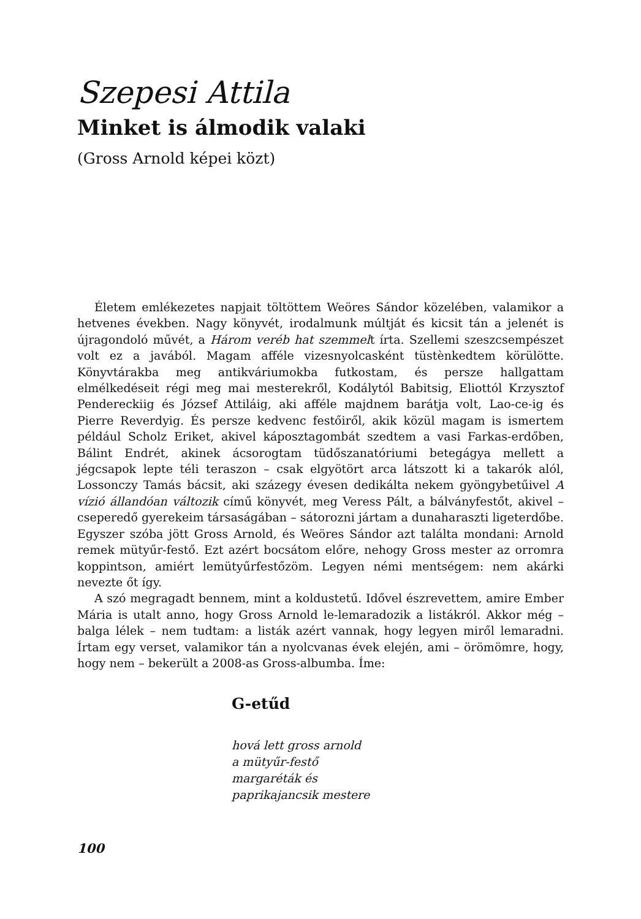Szepesi Attila
Minket is álmodik valaki
(Gross Arnold képei közt)
Életem emlékezetes napjait töltöttem Weöres Sándor közelében, valamikor a hetvenes években. Nagy könyvét, irodalmunk múltját és kicsit tán a jelenét is újragondoló művét, a Három veréb hat szemmelt írta. Szellemi szeszcsempészet volt ez a javából. Magam afféle vizesnyolcasként tüstènkedtem körülötte. Könyvtárakba meg antikváriumokba futkostam, és persze hallgattam elmélkedéseit régi meg mai mesterekről, Kodálytól Babitsig, Eliottól Krzysztof Pendereckiig és József Attiláig, aki afféle majdnem barátja volt, Lao-ce-ig és Pierre Reverdyig. És persze kedvenc festőiről, akik közül magam is ismertem például Scholz Eriket, akivel káposztagombát szedtem a vasi Farkas-erdőben, Bálint Endrét, akinek ácsorogtam tüdőszanatóriumi betegágya mellett a jégcsapok lepte téli teraszon – csak elgyötört arca látszott ki a takarók alól, Lossonczy Tamás bácsit, aki százegy évesen dedikálta nekem gyöngybetűivel A vízió állandóan változik című könyvét, meg Veress Pált, a bálványfestőt, akivel – cseperedő gyerekeim társaságában – sátorozni jártam a dunaharaszti ligeterdőbe. Egyszer szóba jött Gross Arnold, és Weöres Sándor azt találta mondani: Arnold remek mütyűr-festő. Ezt azért bocsátom előre, nehogy Gross mester az orromra koppintson, amiért lemütyűrfestőzöm. Legyen némi mentségem: nem akárki nevezte őt így.
A szó megragadt bennem, mint a koldustetű. Idővel észrevettem, amire Ember Mária is utalt anno, hogy Gross Arnold le-lemaradozik a listákról. Akkor még – balga lélek – nem tudtam: a listák azért vannak, hogy legyen miről lemaradni. Írtam egy verset, valamikor tán a nyolcvanas évek elején, ami – örömömre, hogy, hogy nem – bekerült a 2008-as Gross-albumba. Íme:
G-etűd
hová lett gross arnold
a mütyűr-festő
margaréták és
paprikajancsik mestere
100